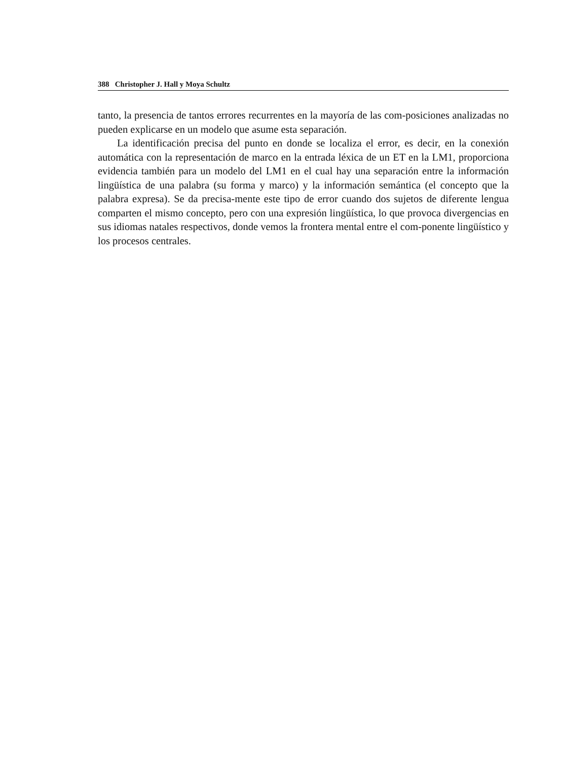388 Christopher J. Hall y Moya Schultz
tanto, la presencia de tantos errores recurrentes en la mayoría de las com-posiciones analizadas no pueden explicarse en un modelo que asume esta separación.
La identificación precisa del punto en donde se localiza el error, es decir, en la conexión automática con la representación de marco en la entrada léxica de un ET en la LM1, proporciona evidencia también para un modelo del LM1 en el cual hay una separación entre la información lingüística de una palabra (su forma y marco) y la información semántica (el concepto que la palabra expresa). Se da precisa-mente este tipo de error cuando dos sujetos de diferente lengua comparten el mismo concepto, pero con una expresión lingüística, lo que provoca divergencias en sus idiomas natales respectivos, donde vemos la frontera mental entre el com-ponente lingüístico y los procesos centrales.